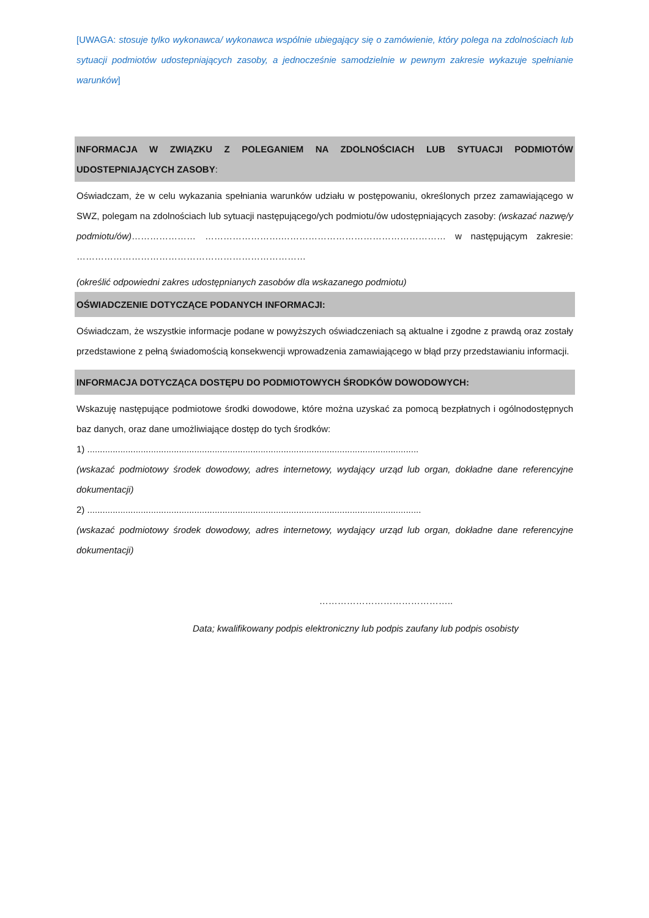[UWAGA: stosuje tylko wykonawca/ wykonawca wspólnie ubiegający się o zamówienie, który polega na zdolnościach lub sytuacji podmiotów udostepniających zasoby, a jednocześnie samodzielnie w pewnym zakresie wykazuje spełnianie warunków]
INFORMACJA W ZWIĄZKU Z POLEGANIEM NA ZDOLNOŚCIACH LUB SYTUACJI PODMIOTÓW UDOSTEPNIAJĄCYCH ZASOBY:
Oświadczam, że w celu wykazania spełniania warunków udziału w postępowaniu, określonych przez zamawiającego w SWZ, polegam na zdolnościach lub sytuacji następującego/ych podmiotu/ów udostępniających zasoby: (wskazać nazwę/y podmiotu/ów)………………… …………………….……………………………………………… w następującym zakresie: …………………………………………………………………
(określić odpowiedni zakres udostępnianych zasobów dla wskazanego podmiotu)
OŚWIADCZENIE DOTYCZĄCE PODANYCH INFORMACJI:
Oświadczam, że wszystkie informacje podane w powyższych oświadczeniach są aktualne i zgodne z prawdą oraz zostały przedstawione z pełną świadomością konsekwencji wprowadzenia zamawiającego w błąd przy przedstawianiu informacji.
INFORMACJA DOTYCZĄCA DOSTĘPU DO PODMIOTOWYCH ŚRODKÓW DOWODOWYCH:
Wskazuję następujące podmiotowe środki dowodowe, które można uzyskać za pomocą bezpłatnych i ogólnodostępnych baz danych, oraz dane umożliwiające dostęp do tych środków:
1) ..................................................................................................................................
(wskazać podmiotowy środek dowodowy, adres internetowy, wydający urząd lub organ, dokładne dane referencyjne dokumentacji)
2) ...................................................................................................................................
(wskazać podmiotowy środek dowodowy, adres internetowy, wydający urząd lub organ, dokładne dane referencyjne dokumentacji)
……………………………………..
Data; kwalifikowany podpis elektroniczny lub podpis zaufany lub podpis osobisty